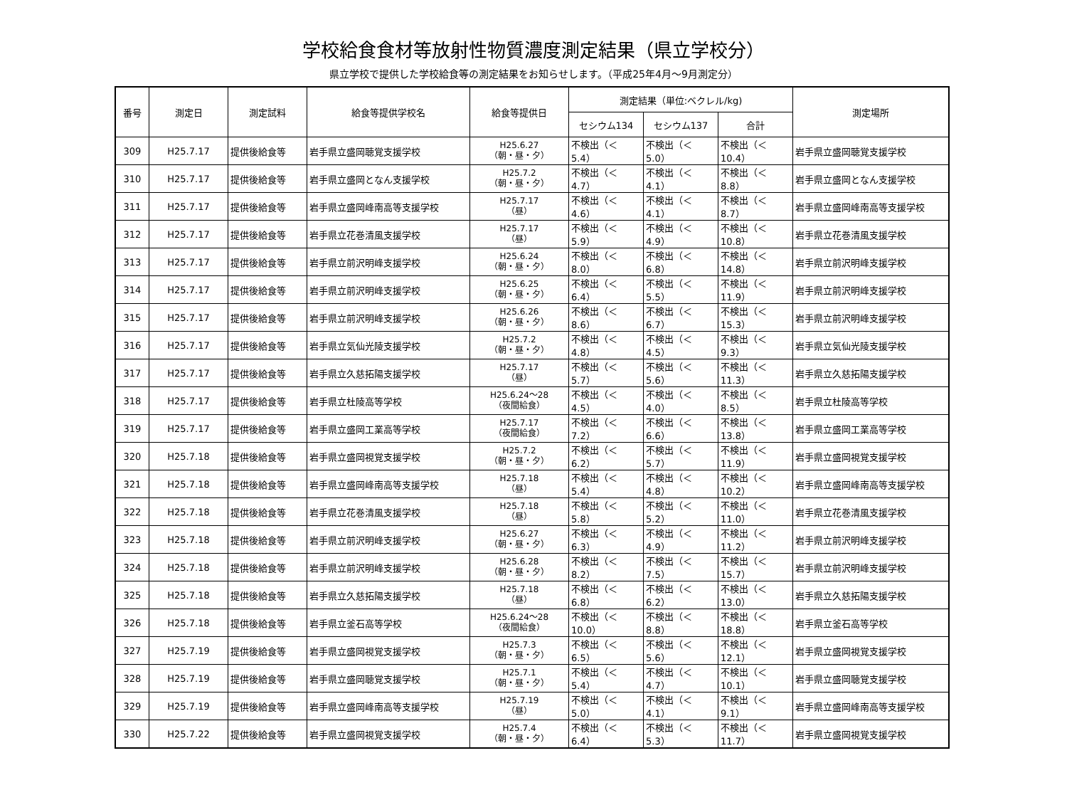学校給食食材等放射性物質濃度測定結果（県立学校分）
県立学校で提供した学校給食等の測定結果をお知らせします。（平成25年4月～9月測定分）
| 番号 | 測定日 | 測定試料 | 給食等提供学校名 | 給食等提供日 | 測定結果（単位:ベクレル/kg) | | | 測定場所 |
| --- | --- | --- | --- | --- | --- | --- | --- | --- |
| | | | | | セシウム134 | セシウム137 | 合計 | |
| 309 | H25.7.17 | 提供後給食等 | 岩手県立盛岡聴覚支援学校 | H25.6.27 （朝・昼・夕） | 不検出（＜5.4） | 不検出（＜5.0） | 不検出（＜10.4） | 岩手県立盛岡聴覚支援学校 |
| 310 | H25.7.17 | 提供後給食等 | 岩手県立盛岡となん支援学校 | H25.7.2 （朝・昼・夕） | 不検出（＜4.7） | 不検出（＜4.1） | 不検出（＜8.8） | 岩手県立盛岡となん支援学校 |
| 311 | H25.7.17 | 提供後給食等 | 岩手県立盛岡峰南高等支援学校 | H25.7.17 （昼） | 不検出（＜4.6） | 不検出（＜4.1） | 不検出（＜8.7） | 岩手県立盛岡峰南高等支援学校 |
| 312 | H25.7.17 | 提供後給食等 | 岩手県立花巻清風支援学校 | H25.7.17 （昼） | 不検出（＜5.9） | 不検出（＜4.9） | 不検出（＜10.8） | 岩手県立花巻清風支援学校 |
| 313 | H25.7.17 | 提供後給食等 | 岩手県立前沢明峰支援学校 | H25.6.24 （朝・昼・夕） | 不検出（＜8.0） | 不検出（＜6.8） | 不検出（＜14.8） | 岩手県立前沢明峰支援学校 |
| 314 | H25.7.17 | 提供後給食等 | 岩手県立前沢明峰支援学校 | H25.6.25 （朝・昼・夕） | 不検出（＜6.4） | 不検出（＜5.5） | 不検出（＜11.9） | 岩手県立前沢明峰支援学校 |
| 315 | H25.7.17 | 提供後給食等 | 岩手県立前沢明峰支援学校 | H25.6.26 （朝・昼・夕） | 不検出（＜8.6） | 不検出（＜6.7） | 不検出（＜15.3） | 岩手県立前沢明峰支援学校 |
| 316 | H25.7.17 | 提供後給食等 | 岩手県立気仙光陵支援学校 | H25.7.2 （朝・昼・夕） | 不検出（＜4.8） | 不検出（＜4.5） | 不検出（＜9.3） | 岩手県立気仙光陵支援学校 |
| 317 | H25.7.17 | 提供後給食等 | 岩手県立久慈拓陽支援学校 | H25.7.17 （昼） | 不検出（＜5.7） | 不検出（＜5.6） | 不検出（＜11.3） | 岩手県立久慈拓陽支援学校 |
| 318 | H25.7.17 | 提供後給食等 | 岩手県立杜陵高等学校 | H25.6.24～28 （夜間給食） | 不検出（＜4.5） | 不検出（＜4.0） | 不検出（＜8.5） | 岩手県立杜陵高等学校 |
| 319 | H25.7.17 | 提供後給食等 | 岩手県立盛岡工業高等学校 | H25.7.17 （夜間給食） | 不検出（＜7.2） | 不検出（＜6.6） | 不検出（＜13.8） | 岩手県立盛岡工業高等学校 |
| 320 | H25.7.18 | 提供後給食等 | 岩手県立盛岡視覚支援学校 | H25.7.2 （朝・昼・夕） | 不検出（＜6.2） | 不検出（＜5.7） | 不検出（＜11.9） | 岩手県立盛岡視覚支援学校 |
| 321 | H25.7.18 | 提供後給食等 | 岩手県立盛岡峰南高等支援学校 | H25.7.18 （昼） | 不検出（＜5.4） | 不検出（＜4.8） | 不検出（＜10.2） | 岩手県立盛岡峰南高等支援学校 |
| 322 | H25.7.18 | 提供後給食等 | 岩手県立花巻清風支援学校 | H25.7.18 （昼） | 不検出（＜5.8） | 不検出（＜5.2） | 不検出（＜11.0） | 岩手県立花巻清風支援学校 |
| 323 | H25.7.18 | 提供後給食等 | 岩手県立前沢明峰支援学校 | H25.6.27 （朝・昼・夕） | 不検出（＜6.3） | 不検出（＜4.9） | 不検出（＜11.2） | 岩手県立前沢明峰支援学校 |
| 324 | H25.7.18 | 提供後給食等 | 岩手県立前沢明峰支援学校 | H25.6.28 （朝・昼・夕） | 不検出（＜8.2） | 不検出（＜7.5） | 不検出（＜15.7） | 岩手県立前沢明峰支援学校 |
| 325 | H25.7.18 | 提供後給食等 | 岩手県立久慈拓陽支援学校 | H25.7.18 （昼） | 不検出（＜6.8） | 不検出（＜6.2） | 不検出（＜13.0） | 岩手県立久慈拓陽支援学校 |
| 326 | H25.7.18 | 提供後給食等 | 岩手県立釜石高等学校 | H25.6.24～28 （夜間給食） | 不検出（＜10.0） | 不検出（＜8.8） | 不検出（＜18.8） | 岩手県立釜石高等学校 |
| 327 | H25.7.19 | 提供後給食等 | 岩手県立盛岡視覚支援学校 | H25.7.3 （朝・昼・夕） | 不検出（＜6.5） | 不検出（＜5.6） | 不検出（＜12.1） | 岩手県立盛岡視覚支援学校 |
| 328 | H25.7.19 | 提供後給食等 | 岩手県立盛岡聴覚支援学校 | H25.7.1 （朝・昼・夕） | 不検出（＜5.4） | 不検出（＜4.7） | 不検出（＜10.1） | 岩手県立盛岡聴覚支援学校 |
| 329 | H25.7.19 | 提供後給食等 | 岩手県立盛岡峰南高等支援学校 | H25.7.19 （昼） | 不検出（＜5.0） | 不検出（＜4.1） | 不検出（＜9.1） | 岩手県立盛岡峰南高等支援学校 |
| 330 | H25.7.22 | 提供後給食等 | 岩手県立盛岡視覚支援学校 | H25.7.4 （朝・昼・夕） | 不検出（＜6.4） | 不検出（＜5.3） | 不検出（＜11.7） | 岩手県立盛岡視覚支援学校 |